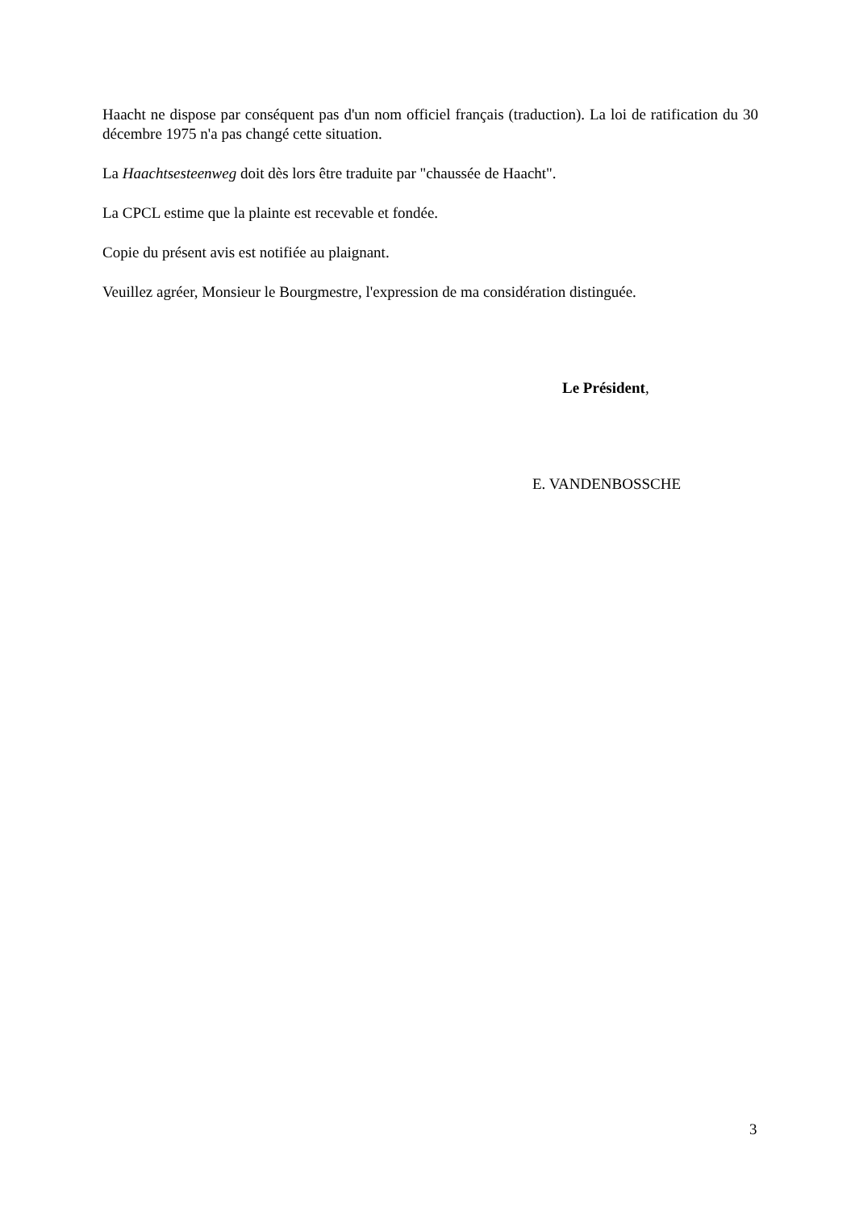Haacht ne dispose par conséquent pas d'un nom officiel français (traduction). La loi de ratification du 30 décembre 1975 n'a pas changé cette situation.
La Haachtsesteenweg doit dès lors être traduite par "chaussée de Haacht".
La CPCL estime que la plainte est recevable et fondée.
Copie du présent avis est notifiée au plaignant.
Veuillez agréer, Monsieur le Bourgmestre, l'expression de ma considération distinguée.
Le Président,
E. VANDENBOSSCHE
3